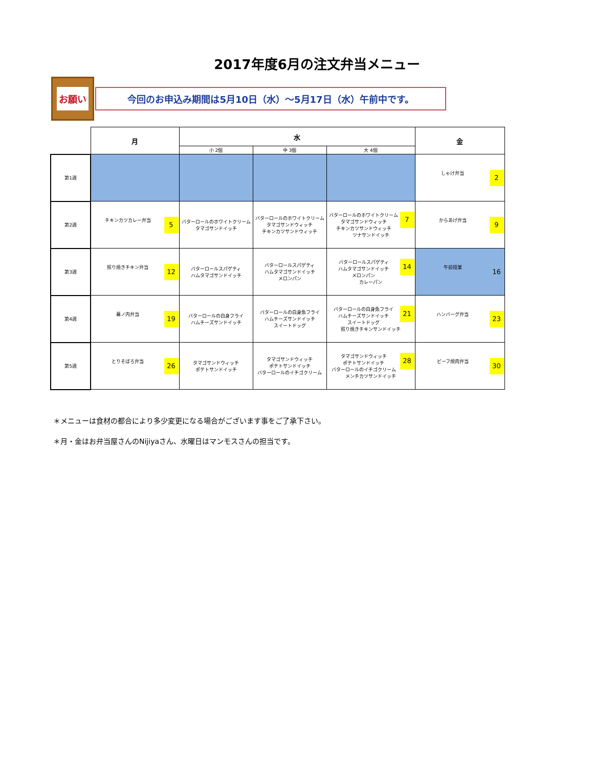2017年度6月の注文弁当メニュー
お願い
今回のお申込み期間は5月10日（水）～5月17日（水）午前中です。
| | 月 | 水 | | | 金 |
| --- | --- | --- | --- | --- | --- |
| | | 小 2個 | 中 3個 | 大 4個 | |
| 第1週 | | | | | 2 しゃけ弁当 |
| 第2週 | 5 チキンカツカレー弁当 | バターロールのホワイトクリーム タマゴサンドイッチ | バターロールのホワイトクリーム タマゴサンドウィッチ チキンカツサンドウィッチ | 7 バターロールのホワイトクリーム タマゴサンドウィッチ チキンカツサンドウィッチ ツナサンドイッチ | 9 からあげ弁当 |
| 第3週 | 12 照り焼きチキン弁当 | バターロールスパゲティ ハムタマゴサンドイッチ | バターロールスパゲティ ハムタマゴサンドイッチ メロンパン | 14 バターロールスパゲティ ハムタマゴサンドイッチ メロンパン カレーパン | 16 午前授業 |
| 第4週 | 19 幕ノ内弁当 | バターロールの白身フライ ハムチーズサンドイッチ | バターロールの白身魚フライ ハムチーズサンドイッチ スイートドッグ | 21 バターロールの白身魚フライ ハムチーズサンドイッチ スイートドッグ 照り焼きチキンサンドイッチ | 23 ハンバーグ弁当 |
| 第5週 | 26 とりそぼろ弁当 | タマゴサンドウィッチ ポテトサンドイッチ | タマゴサンドウィッチ ポテトサンドイッチ バターロールのイチゴクリーム | 28 タマゴサンドウィッチ ポテトサンドイッチ バターロールのイチゴクリーム メンチカツサンドイッチ | 30 ビーフ焼肉弁当 |
＊メニューは食材の都合により多少変更になる場合がございます事をご了承下さい。
＊月・金はお弁当屋さんのNijiyaさん、水曜日はマンモスさんの担当です。